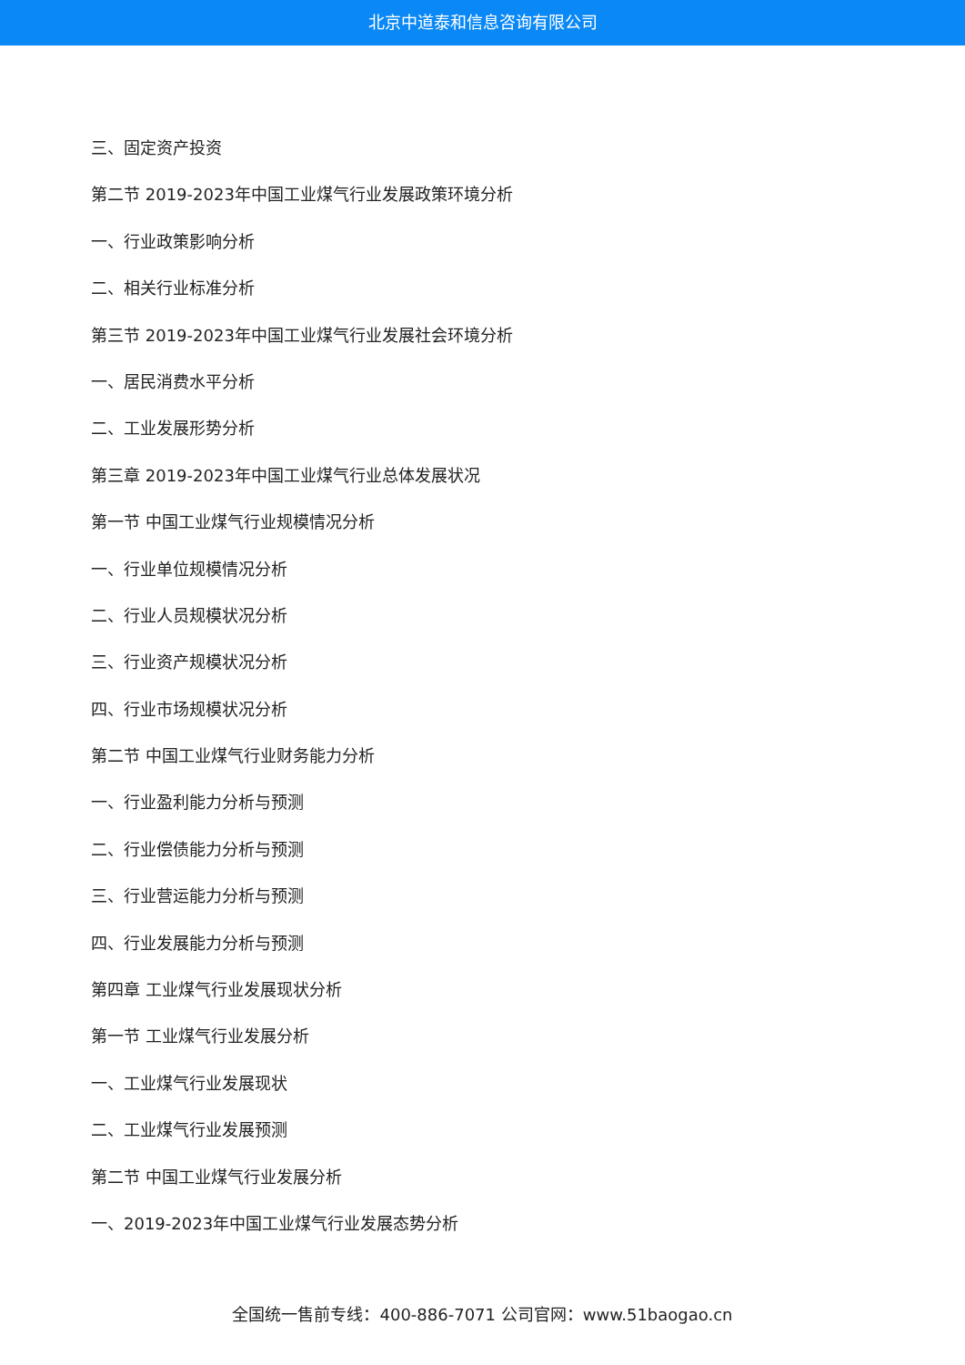北京中道泰和信息咨询有限公司
三、固定资产投资
第二节 2019-2023年中国工业煤气行业发展政策环境分析
一、行业政策影响分析
二、相关行业标准分析
第三节 2019-2023年中国工业煤气行业发展社会环境分析
一、居民消费水平分析
二、工业发展形势分析
第三章 2019-2023年中国工业煤气行业总体发展状况
第一节 中国工业煤气行业规模情况分析
一、行业单位规模情况分析
二、行业人员规模状况分析
三、行业资产规模状况分析
四、行业市场规模状况分析
第二节 中国工业煤气行业财务能力分析
一、行业盈利能力分析与预测
二、行业偿债能力分析与预测
三、行业营运能力分析与预测
四、行业发展能力分析与预测
第四章 工业煤气行业发展现状分析
第一节 工业煤气行业发展分析
一、工业煤气行业发展现状
二、工业煤气行业发展预测
第二节 中国工业煤气行业发展分析
一、2019-2023年中国工业煤气行业发展态势分析
全国统一售前专线：400-886-7071 公司官网：www.51baogao.cn